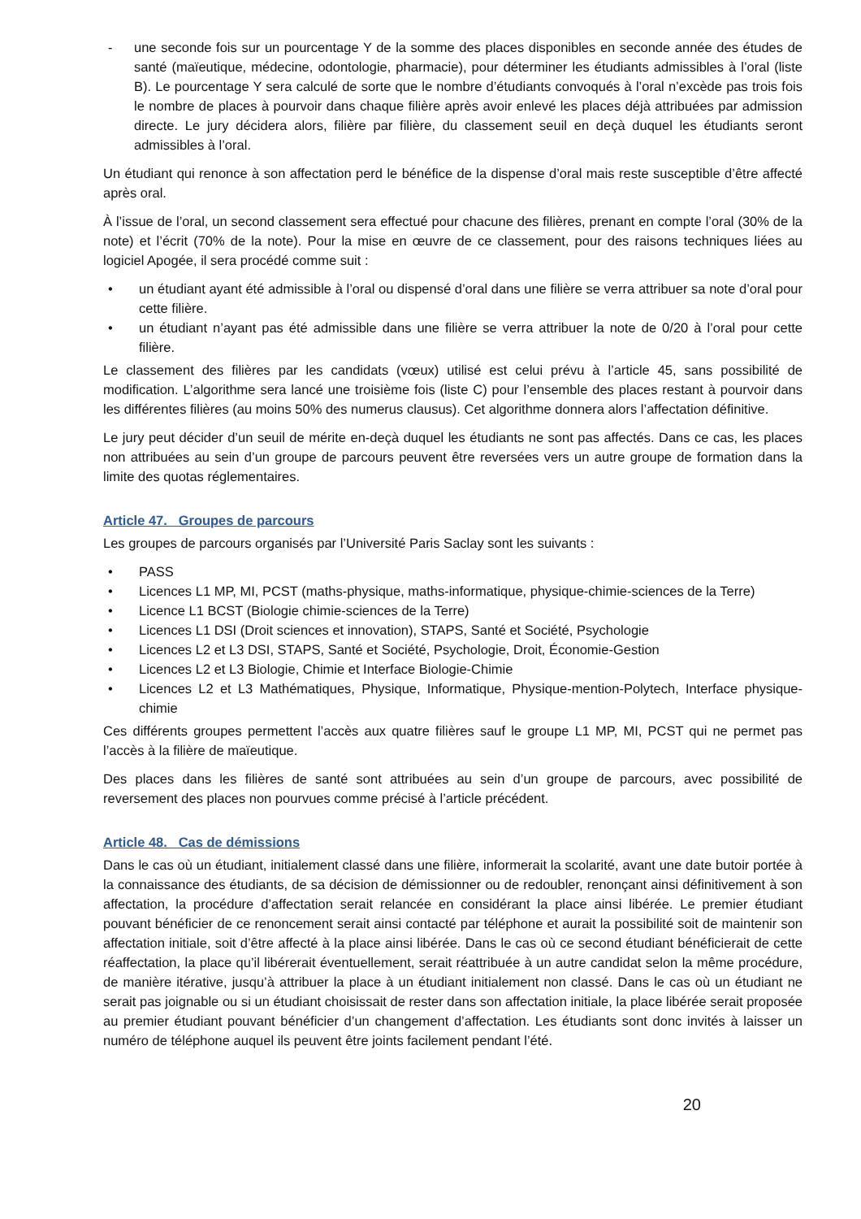- une seconde fois sur un pourcentage Y de la somme des places disponibles en seconde année des études de santé (maïeutique, médecine, odontologie, pharmacie), pour déterminer les étudiants admissibles à l’oral (liste B). Le pourcentage Y sera calculé de sorte que le nombre d’étudiants convoqués à l’oral n’excède pas trois fois le nombre de places à pourvoir dans chaque filière après avoir enlevé les places déjà attribuées par admission directe. Le jury décidera alors, filière par filière, du classement seuil en deçà duquel les étudiants seront admissibles à l’oral.
Un étudiant qui renonce à son affectation perd le bénéfice de la dispense d’oral mais reste susceptible d’être affecté après oral.
À l’issue de l’oral, un second classement sera effectué pour chacune des filières, prenant en compte l’oral (30% de la note) et l’écrit (70% de la note). Pour la mise en œuvre de ce classement, pour des raisons techniques liées au logiciel Apogée, il sera procédé comme suit :
• un étudiant ayant été admissible à l’oral ou dispensé d’oral dans une filière se verra attribuer sa note d’oral pour cette filière.
• un étudiant n’ayant pas été admissible dans une filière se verra attribuer la note de 0/20 à l’oral pour cette filière.
Le classement des filières par les candidats (vœux) utilisé est celui prévu à l’article 45, sans possibilité de modification. L’algorithme sera lancé une troisième fois (liste C) pour l’ensemble des places restant à pourvoir dans les différentes filières (au moins 50% des numerus clausus). Cet algorithme donnera alors l’affectation définitive.
Le jury peut décider d’un seuil de mérite en-deçà duquel les étudiants ne sont pas affectés. Dans ce cas, les places non attribuées au sein d’un groupe de parcours peuvent être reversées vers un autre groupe de formation dans la limite des quotas réglementaires.
Article 47. Groupes de parcours
Les groupes de parcours organisés par l’Université Paris Saclay sont les suivants :
• PASS
• Licences L1 MP, MI, PCST (maths-physique, maths-informatique, physique-chimie-sciences de la Terre)
• Licence L1 BCST (Biologie chimie-sciences de la Terre)
• Licences L1 DSI (Droit sciences et innovation), STAPS, Santé et Société, Psychologie
• Licences L2 et L3 DSI, STAPS, Santé et Société, Psychologie, Droit, Économie-Gestion
• Licences L2 et L3 Biologie, Chimie et Interface Biologie-Chimie
• Licences L2 et L3 Mathématiques, Physique, Informatique, Physique-mention-Polytech, Interface physique-chimie
Ces différents groupes permettent l’accès aux quatre filières sauf le groupe L1 MP, MI, PCST qui ne permet pas l’accès à la filière de maïeutique.
Des places dans les filières de santé sont attribuées au sein d’un groupe de parcours, avec possibilité de reversement des places non pourvues comme précisé à l’article précédent.
Article 48. Cas de démissions
Dans le cas où un étudiant, initialement classé dans une filière, informerait la scolarité, avant une date butoir portée à la connaissance des étudiants, de sa décision de démissionner ou de redoubler, renonçant ainsi définitivement à son affectation, la procédure d’affectation serait relancée en considérant la place ainsi libérée. Le premier étudiant pouvant bénéficier de ce renoncement serait ainsi contacté par téléphone et aurait la possibilité soit de maintenir son affectation initiale, soit d’être affecté à la place ainsi libérée. Dans le cas où ce second étudiant bénéficierait de cette réaffectation, la place qu’il libérerait éventuellement, serait réattribuée à un autre candidat selon la même procédure, de manière itérative, jusqu’à attribuer la place à un étudiant initialement non classé. Dans le cas où un étudiant ne serait pas joignable ou si un étudiant choisissait de rester dans son affectation initiale, la place libérée serait proposée au premier étudiant pouvant bénéficier d’un changement d’affectation. Les étudiants sont donc invités à laisser un numéro de téléphone auquel ils peuvent être joints facilement pendant l’été.
20